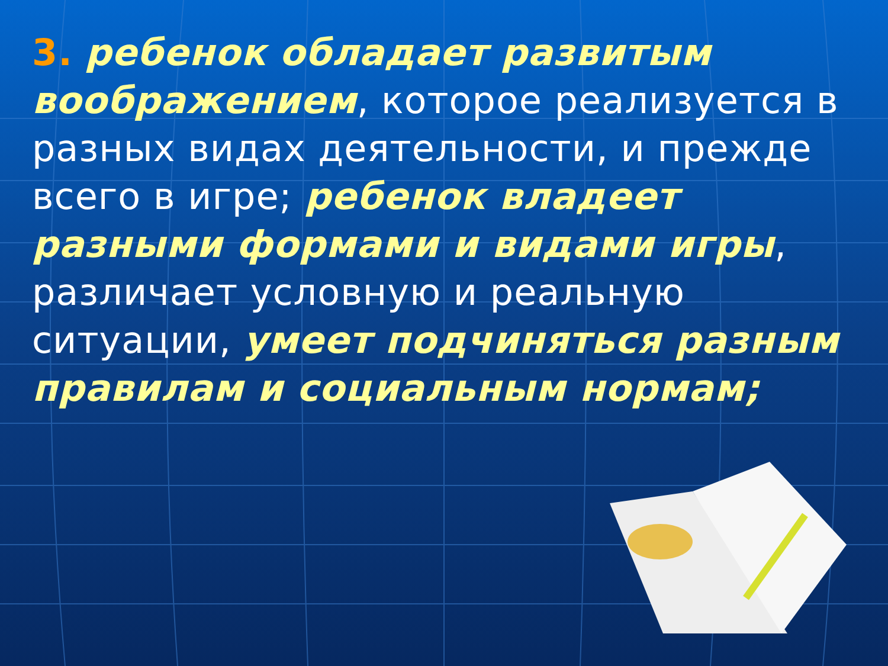3. ребенок обладает развитым воображением, которое реализуется в разных видах деятельности, и прежде всего в игре; ребенок владеет разными формами и видами игры, различает условную и реальную ситуации, умеет подчиняться разным правилам и социальным нормам;